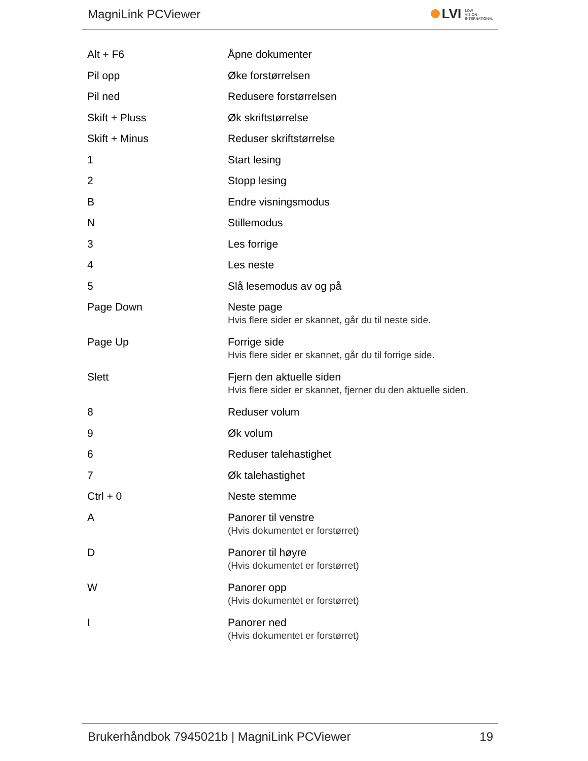MagniLink PCViewer
LVI LOW
VISION
INTERNATIONAL
| Alt + F6 | Åpne dokumenter |
| Pil opp | Øke forstørrelsen |
| Pil ned | Redusere forstørrelsen |
| Skift + Pluss | Øk skriftstørrelse |
| Skift + Minus | Reduser skriftstørrelse |
| 1 | Start lesing |
| 2 | Stopp lesing |
| B | Endre visningsmodus |
| N | Stillemodus |
| 3 | Les forrige |
| 4 | Les neste |
| 5 | Slå lesemodus av og på |
| Page Down | Neste page Hvis flere sider er skannet, går du til neste side. |
| Page Up | Forrige side Hvis flere sider er skannet, går du til forrige side. |
| Slett | Fjern den aktuelle siden Hvis flere sider er skannet, fjerner du den aktuelle siden. |
| 8 | Reduser volum |
| 9 | Øk volum |
| 6 | Reduser talehastighet |
| 7 | Øk talehastighet |
| Ctrl + 0 | Neste stemme |
| A | Panorer til venstre (Hvis dokumentet er forstørret) |
| D | Panorer til høyre (Hvis dokumentet er forstørret) |
| W | Panorer opp (Hvis dokumentet er forstørret) |
| I | Panorer ned (Hvis dokumentet er forstørret) |
Brukerhåndbok 7945021b | MagniLink PCViewer 19